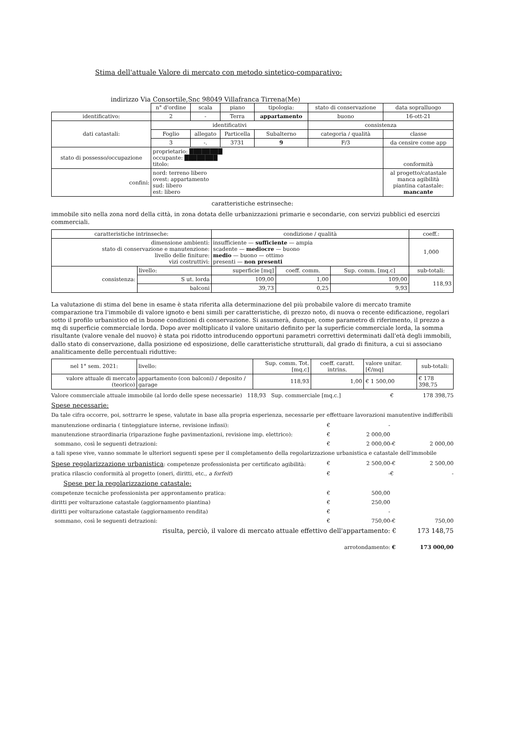Stima dell'attuale Valore di mercato con metodo sintetico-comparativo:
indirizzo Via Consortile,Snc 98049 Villafranca Tirrena(Me)
| | n° d'ordine | scala | piano | tipologia: | stato di conservazione | data sopralluogo |
| identificativo: | 2 | - | Terra | appartamento | buono | 16-ott-21 |
| dati catastali: | identificativi | | | | consistenza | |
| | Foglio | allegato | Particella | Subalterno | categoria / qualità | classe |
| | 3 | -. | 3731 | 9 | F/3 | da censire come app |
| stato di possesso/occupazione | proprietario: ████████ occupante: ████████ titolo: | | | | | conformità |
| confini: | nord: terreno libero ovest: appartamento sud: libero est: libero | | | | | al progetto/catastale manca agibilità piantina catastale: mancante |
caratteristiche estrinseche:
immobile sito nella zona nord della città, in zona dotata delle urbanizzazioni primarie e secondarie, con servizi pubblici ed esercizi commerciali.
| caratteristiche intrinseche: | | condizione / qualità | | | coeff.: |
| --- | --- | --- | --- | --- | --- |
| dimensione ambienti: stato di conservazione e manutenzione: livello delle finiture: vizi costruttivi: | | insufficiente — sufficiente — ampia scadente — mediocre — buono medio — buono — ottimo presenti — non presenti | | | 1,000 |
| consistenza: | livello: | superficie [mq] | coeff. comm. | Sup. comm. [mq.c] | sub-totali: |
| | S ut. lorda | 109,00 | 1,00 | 109,00 | 118,93 |
| | balconi | 39,73 | 0,25 | 9,93 | |
La valutazione di stima del bene in esame è stata riferita alla determinazione del più probabile valore di mercato tramite comparazione tra l'immobile di valore ignoto e beni simili per caratteristiche, di prezzo noto, di nuova o recente edificazione, regolari sotto il profilo urbanistico ed in buone condizioni di conservazione. Si assumerà, dunque, come parametro di riferimento, il prezzo a mq di superficie commerciale lorda. Dopo aver moltiplicato il valore unitario definito per la superficie commerciale lorda, la somma risultante (valore venale del nuovo) è stata poi ridotto introducendo opportuni parametri correttivi determinati dall'età degli immobili, dallo stato di conservazione, dalla posizione ed esposizione, delle caratteristiche strutturali, dal grado di finitura, a cui si associano analiticamente delle percentuali riduttive:
| nel 1° sem. 2021: | livello: | Sup. comm. Tot.[mq.c] | coeff. caratt. intrins. | valore unitar. [€/mq] | sub-totali: |
| valore attuale di mercato (teorico) | appartamento (con balconi) / deposito / garage | 118,93 | 1,00 | € 1 500,00 | € 178 398,75 |
Valore commerciale attuale immobile (al lordo delle spese necessarie) 118,93 Sup. commerciale [mq.c.] € 178 398,75
Spese necessarie:
Da tale cifra occorre, poi, sottrarre le spese, valutate in base alla propria esperienza, necessarie per effettuare lavorazioni manutentive indifferibili
manutenzione ordinaria ( tinteggiature interne, revisione infissi): € -
manutenzione straordinaria (riparazione fughe pavimentazioni, revisione imp. elettrico): € 2 000,00
sommano, così le seguenti detrazioni: € 2 000,00 -€ 2 000,00
a tali spese vive, vanno sommate le ulteriori seguenti spese per il completamento della regolarizzazione urbanistica e catastale dell'immobile
Spese regolarizzazione urbanistica: competenze professionista per certificato agibilità: € 2 500,00 -€ 2 500,00
pratica rilascio conformità al progetto (oneri, diritti, etc., a forfeit) € - € -
Spese per la regolarizzazione catastale:
competenze tecniche professionista per approntamento pratica: € 500,00
diritti per volturazione catastale (aggiornamento piantina) € 250,00
diritti per volturazione catastale (aggiornamento rendita) € -
sommano, così le seguenti detrazioni: € 750,00 -€ 750,00
risulta, perciò, il valore di mercato attuale effettivo dell'appartamento: € 173 148,75
arrotondamento: € 173 000,00